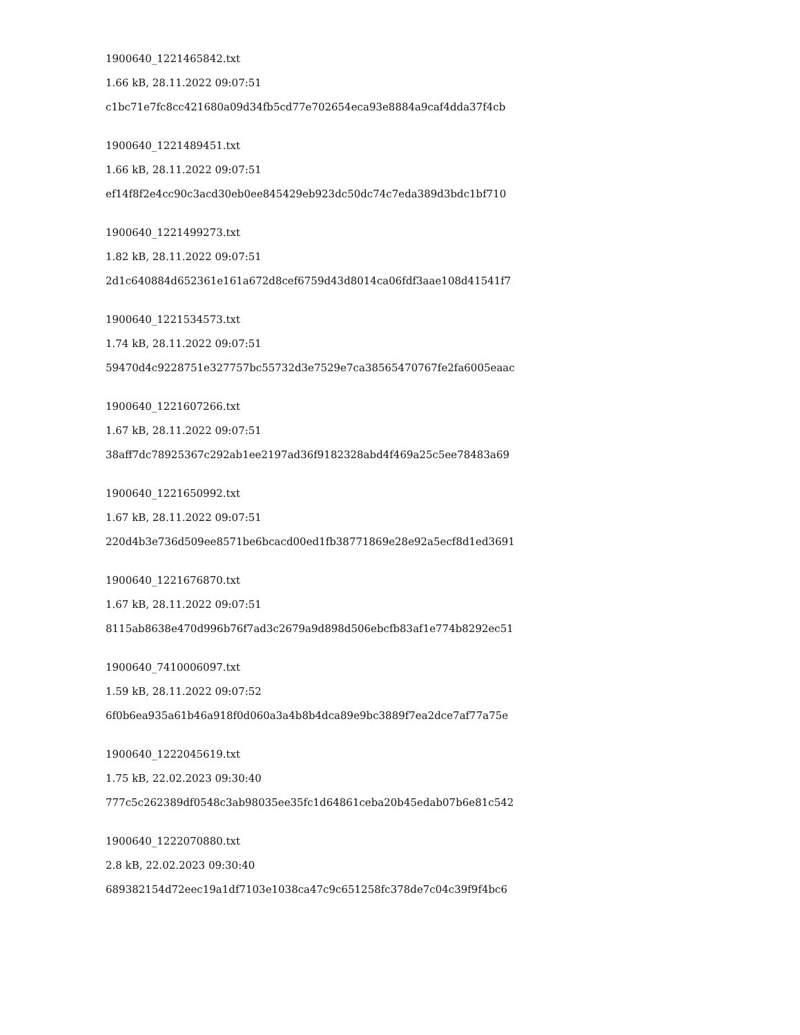1900640_1221465842.txt
1.66 kB, 28.11.2022 09:07:51
c1bc71e7fc8cc421680a09d34fb5cd77e702654eca93e8884a9caf4dda37f4cb
1900640_1221489451.txt
1.66 kB, 28.11.2022 09:07:51
ef14f8f2e4cc90c3acd30eb0ee845429eb923dc50dc74c7eda389d3bdc1bf710
1900640_1221499273.txt
1.82 kB, 28.11.2022 09:07:51
2d1c640884d652361e161a672d8cef6759d43d8014ca06fdf3aae108d41541f7
1900640_1221534573.txt
1.74 kB, 28.11.2022 09:07:51
59470d4c9228751e327757bc55732d3e7529e7ca38565470767fe2fa6005eaac
1900640_1221607266.txt
1.67 kB, 28.11.2022 09:07:51
38aff7dc78925367c292ab1ee2197ad36f9182328abd4f469a25c5ee78483a69
1900640_1221650992.txt
1.67 kB, 28.11.2022 09:07:51
220d4b3e736d509ee8571be6bcacd00ed1fb38771869e28e92a5ecf8d1ed3691
1900640_1221676870.txt
1.67 kB, 28.11.2022 09:07:51
8115ab8638e470d996b76f7ad3c2679a9d898d506ebcfb83af1e774b8292ec51
1900640_7410006097.txt
1.59 kB, 28.11.2022 09:07:52
6f0b6ea935a61b46a918f0d060a3a4b8b4dca89e9bc3889f7ea2dce7af77a75e
1900640_1222045619.txt
1.75 kB, 22.02.2023 09:30:40
777c5c262389df0548c3ab98035ee35fc1d64861ceba20b45edab07b6e81c542
1900640_1222070880.txt
2.8 kB, 22.02.2023 09:30:40
689382154d72eec19a1df7103e1038ca47c9c651258fc378de7c04c39f9f4bc6